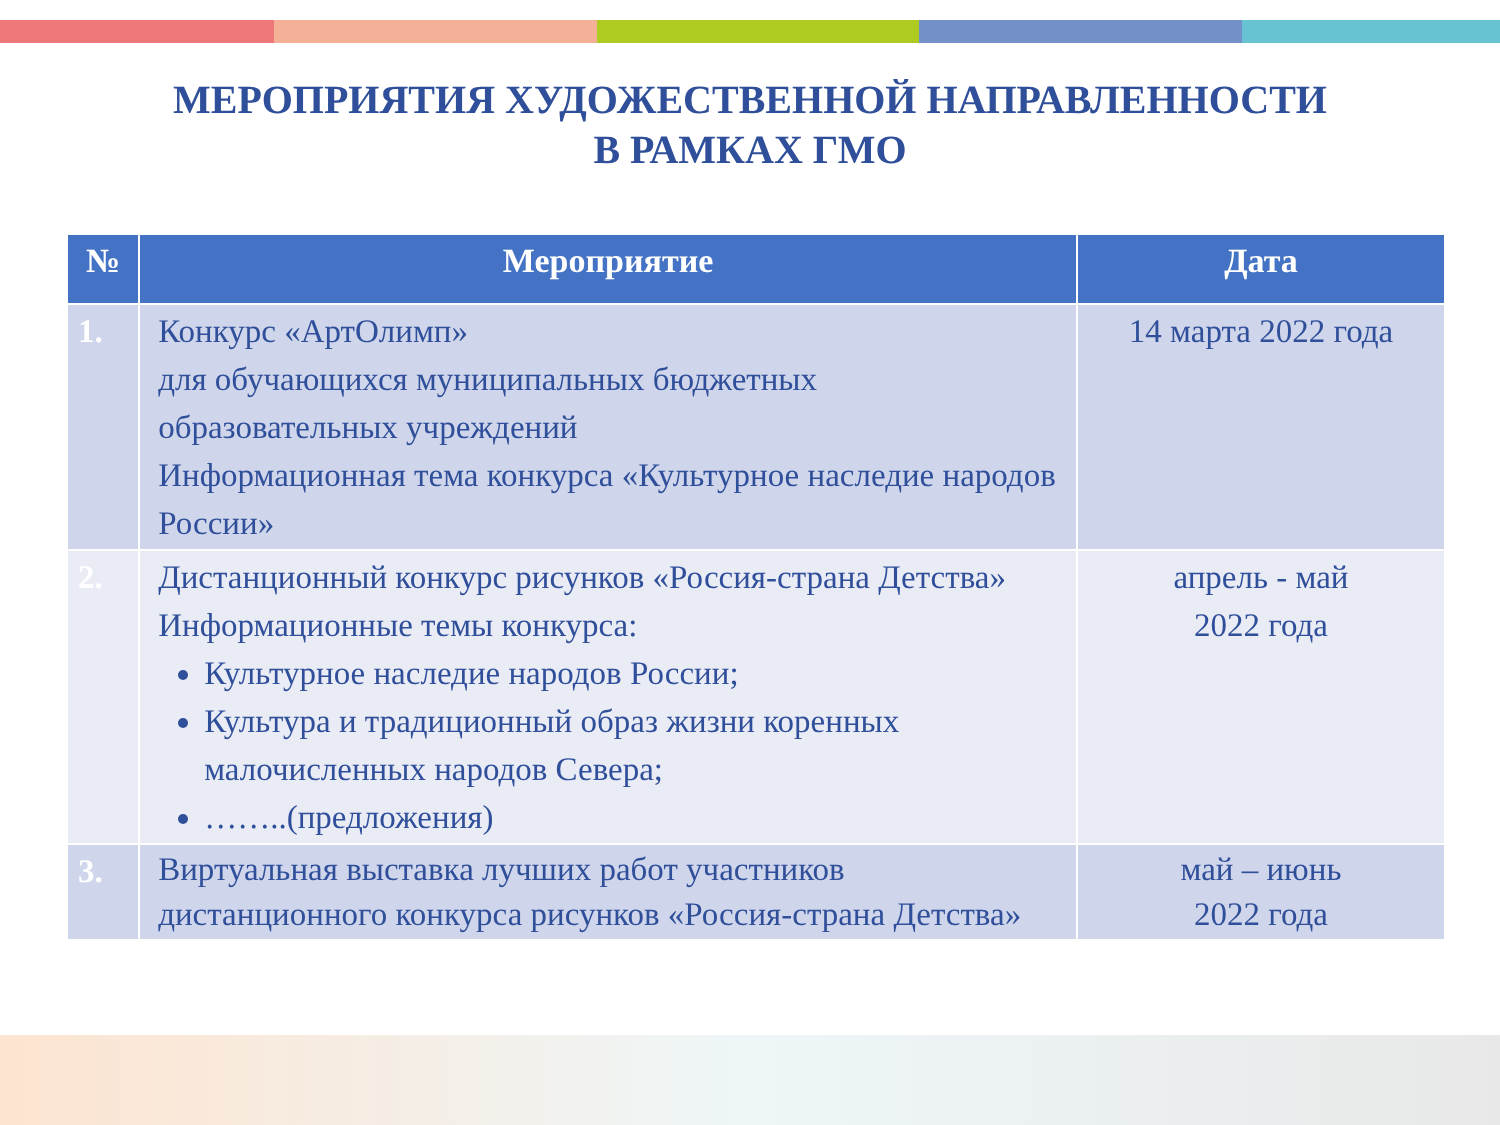МЕРОПРИЯТИЯ ХУДОЖЕСТВЕННОЙ НАПРАВЛЕННОСТИ
В РАМКАХ ГМО
| № | Мероприятие | Дата |
| --- | --- | --- |
| 1. | Конкурс «АртОлимп» для обучающихся муниципальных бюджетных образовательных учреждений Информационная тема конкурса «Культурное наследие народов России» | 14 марта 2022 года |
| 2. | Дистанционный конкурс рисунков «Россия-страна Детства» Информационные темы конкурса: Культурное наследие народов России; Культура и традиционный образ жизни коренных малочисленных народов Севера; ……..(предложения) | апрель - май 2022 года |
| 3. | Виртуальная выставка лучших работ участников дистанционного конкурса рисунков «Россия-страна Детства» | май – июнь 2022 года |